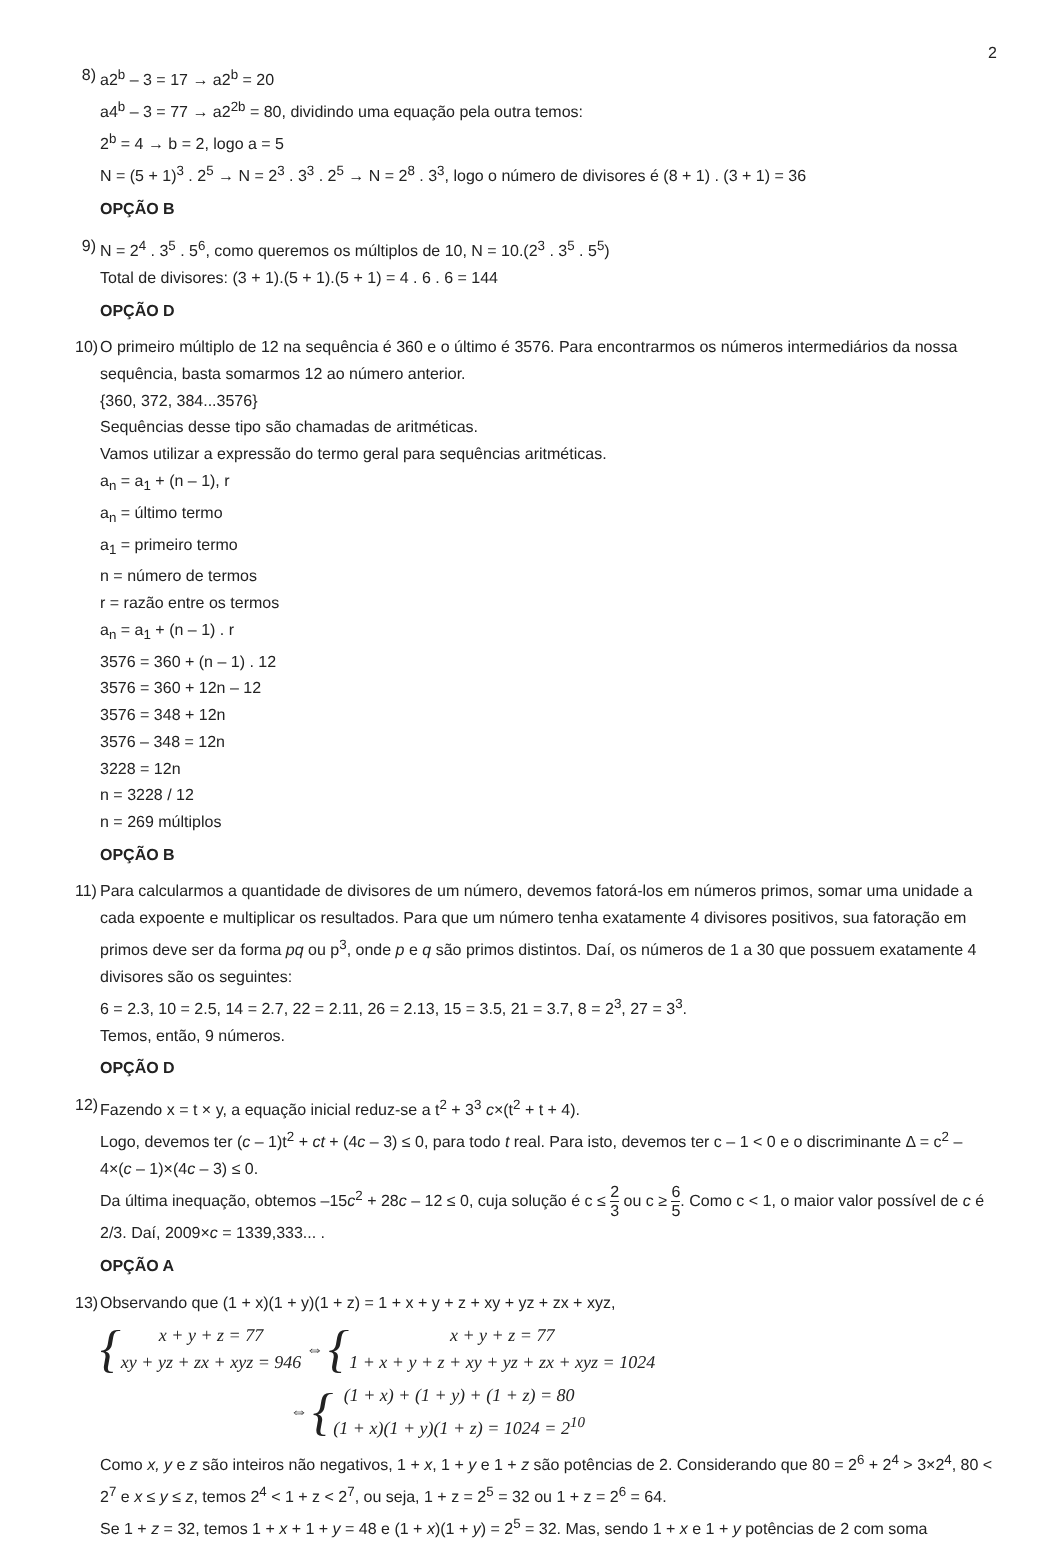2
8) a2<sup>b</sup> – 3 = 17 → a2<sup>b</sup> = 20
a4<sup>b</sup> – 3 = 77 → a2<sup>2b</sup> = 80, dividindo uma equação pela outra temos:
2<sup>b</sup> = 4 → b = 2, logo a = 5
N = (5 + 1)<sup>3</sup> . 2<sup>5</sup> → N = 2<sup>3</sup> . 3<sup>3</sup> . 2<sup>5</sup> → N = 2<sup>8</sup> . 3<sup>3</sup>, logo o número de divisores é (8 + 1) . (3 + 1) = 36
OPÇÃO B
9) N = 2<sup>4</sup> . 3<sup>5</sup> . 5<sup>6</sup>, como queremos os múltiplos de 10, N = 10.(2<sup>3</sup> . 3<sup>5</sup> . 5<sup>5</sup>)
Total de divisores: (3 + 1).(5 + 1).(5 + 1) = 4 . 6 . 6 = 144
OPÇÃO D
10)
O primeiro múltiplo de 12 na sequência é 360 e o último é 3576. Para encontrarmos os números intermediários da nossa sequência, basta somarmos 12 ao número anterior.
{360, 372, 384...3576}
Sequências desse tipo são chamadas de aritméticas.
Vamos utilizar a expressão do termo geral para sequências aritméticas.
a<sub>n</sub> = a<sub>1</sub> + (n – 1), r
a<sub>n</sub> = último termo
a<sub>1</sub> = primeiro termo
n = número de termos
r = razão entre os termos
a<sub>n</sub> = a<sub>1</sub> + (n – 1) . r
3576 = 360 + (n – 1) . 12
3576 = 360 + 12n – 12
3576 = 348 + 12n
3576 – 348 = 12n
3228 = 12n
n = 3228 / 12
n = 269 múltiplos
OPÇÃO B
11)
Para calcularmos a quantidade de divisores de um número, devemos fatorá-los em números primos, somar uma unidade a cada expoente e multiplicar os resultados. Para que um número tenha exatamente 4 divisores positivos, sua fatoração em primos deve ser da forma pq ou p<sup>3</sup>, onde p e q são primos distintos. Daí, os números de 1 a 30 que possuem exatamente 4 divisores são os seguintes:
6 = 2.3, 10 = 2.5, 14 = 2.7, 22 = 2.11, 26 = 2.13, 15 = 3.5, 21 = 3.7, 8 = 2<sup>3</sup>, 27 = 3<sup>3</sup>.
Temos, então, 9 números.
OPÇÃO D
12)
Fazendo x = t × y, a equação inicial reduz-se a t<sup>2</sup> + 3<sup>3</sup> c×(t<sup>2</sup> + t + 4).
Logo, devemos ter (c – 1)t<sup>2</sup> + ct + (4c – 3) ≤ 0, para todo t real. Para isto, devemos ter c – 1 < 0 e o discriminante Δ = c<sup>2</sup> – 4×(c – 1)×(4c – 3) ≤ 0.
Da última inequação, obtemos –15c<sup>2</sup> + 28c – 12 ≤ 0, cuja solução é c ≤ 2 3 ou c ≥ 6 5. Como c < 1, o maior valor possível de c é 2/3. Daí, 2009×c = 1339,333... .
OPÇÃO A
13)
Observando que (1 + x)(1 + y)(1 + z) = 1 + x + y + z + xy + yz + zx + xyz,
{
x + y + z = 77
xy + yz + zx + xyz = 946
⇔ {
x + y + z = 77
1 + x + y + z + xy + yz + zx + xyz = 1024
⇔ {
(1 + x) + (1 + y) + (1 + z) = 80
(1 + x)(1 + y)(1 + z) = 1024 = 2<sup>10</sup>
Como x, y e z são inteiros não negativos, 1 + x, 1 + y e 1 + z são potências de 2. Considerando que 80 = 2<sup>6</sup> + 2<sup>4</sup> > 3×2<sup>4</sup>, 80 < 2<sup>7</sup> e x ≤ y ≤ z, temos 2<sup>4</sup> < 1 + z < 2<sup>7</sup>, ou seja, 1 + z = 2<sup>5</sup> = 32 ou 1 + z = 2<sup>6</sup> = 64.
Se 1 + z = 32, temos 1 + x + 1 + y = 48 e (1 + x)(1 + y) = 2<sup>5</sup> = 32. Mas, sendo 1 + x e 1 + y potências de 2 com soma